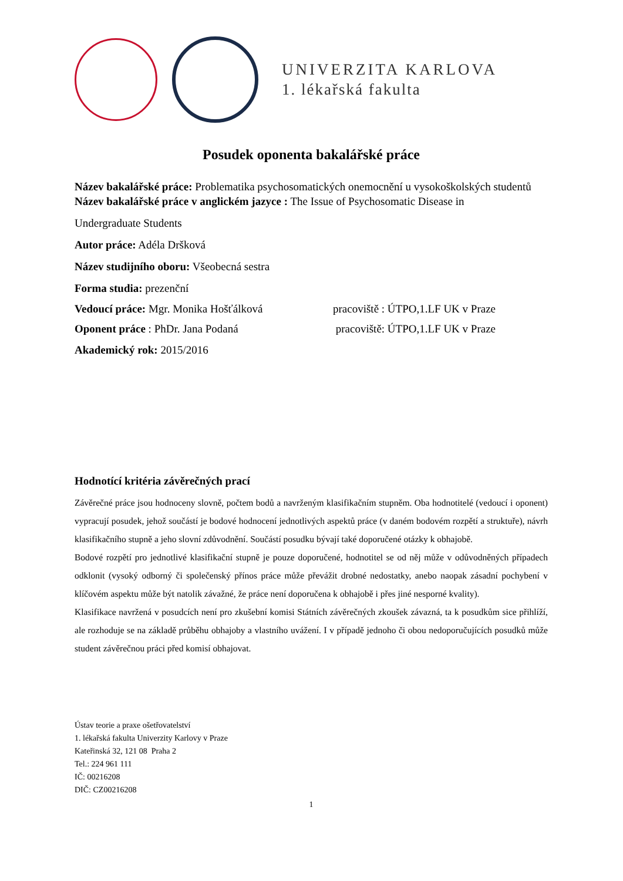UNIVERZITA KARLOVA
1. lékařská fakulta
Posudek oponenta bakalářské práce
Název bakalářské práce: Problematika psychosomatických onemocnění u vysokoškolských studentů
Název bakalářské práce v anglickém jazyce : The Issue of Psychosomatic Disease in
Undergraduate Students
Autor práce: Adéla Dršková
Název studijního oboru: Všeobecná sestra
Forma studia: prezenční
Vedoucí práce: Mgr. Monika Hošťálková pracoviště : ÚTPO,1.LF UK v Praze
Oponent práce : PhDr. Jana Podaná pracoviště: ÚTPO,1.LF UK v Praze
Akademický rok: 2015/2016
Hodnotící kritéria závěrečných prací
Závěrečné práce jsou hodnoceny slovně, počtem bodů a navrženým klasifikačním stupněm. Oba hodnotitelé (vedoucí i oponent) vypracují posudek, jehož součástí je bodové hodnocení jednotlivých aspektů práce (v daném bodovém rozpětí a struktuře), návrh klasifikačního stupně a jeho slovní zdůvodnění. Součástí posudku bývají také doporučené otázky k obhajobě.
Bodové rozpětí pro jednotlivé klasifikační stupně je pouze doporučené, hodnotitel se od něj může v odůvodněných případech odklonit (vysoký odborný či společenský přínos práce může převážit drobné nedostatky, anebo naopak zásadní pochybení v klíčovém aspektu může být natolik závažné, že práce není doporučena k obhajobě i přes jiné nesporné kvality).
Klasifikace navržená v posudcích není pro zkušební komisi Státních závěrečných zkoušek závazná, ta k posudkům sice přihlíží, ale rozhoduje se na základě průběhu obhajoby a vlastního uvážení. I v případě jednoho či obou nedoporučujících posudků může student závěrečnou práci před komisí obhajovat.
Ústav teorie a praxe ošetřovatelství
1. lékařská fakulta Univerzity Karlovy v Praze
Kateřinská 32, 121 08 Praha 2
Tel.: 224 961 111
IČ: 00216208
DIČ: CZ00216208
1